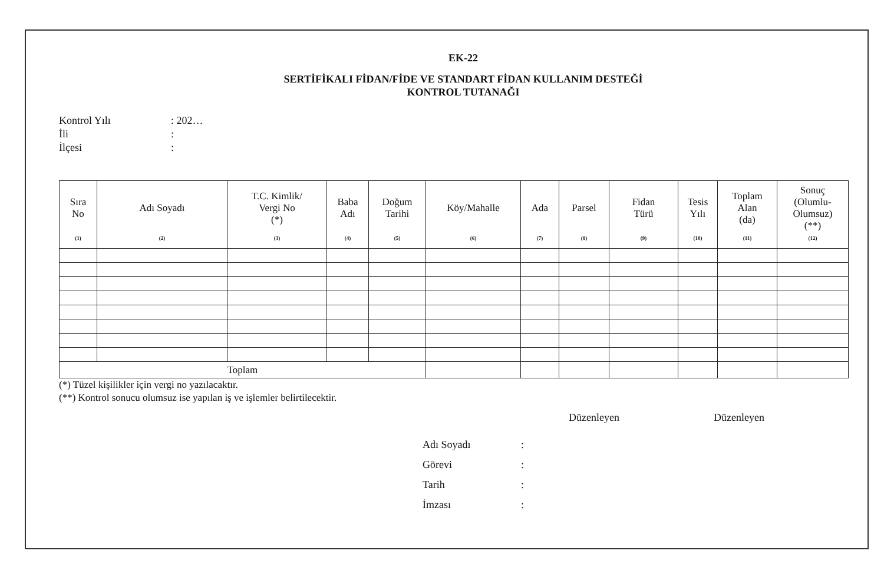EK-22
SERTİFİKALI FİDAN/FİDE VE STANDART FİDAN KULLANIM DESTEĞİ
KONTROL TUTANAĞI
Kontrol Yılı: 202…
İli:
İlçesi:
| Sıra No (1) | Adı Soyadı (2) | T.C. Kimlik/ Vergi No (*) (3) | Baba Adı (4) | Doğum Tarihi (5) | Köy/Mahalle (6) | Ada (7) | Parsel (8) | Fidan Türü (9) | Tesis Yılı (10) | Toplam Alan (da) (11) | Sonuç (Olumlu- Olumsuz) (**) (12) |
| --- | --- | --- | --- | --- | --- | --- | --- | --- | --- | --- | --- |
| Toplam | | | | | | | | | | | |
(*) Tüzel kişilikler için vergi no yazılacaktır.
(**) Kontrol sonucu olumsuz ise yapılan iş ve işlemler belirtilecektir.
Düzenleyen Düzenleyen
Adı Soyadı:
Görevi:
Tarih:
İmzası: